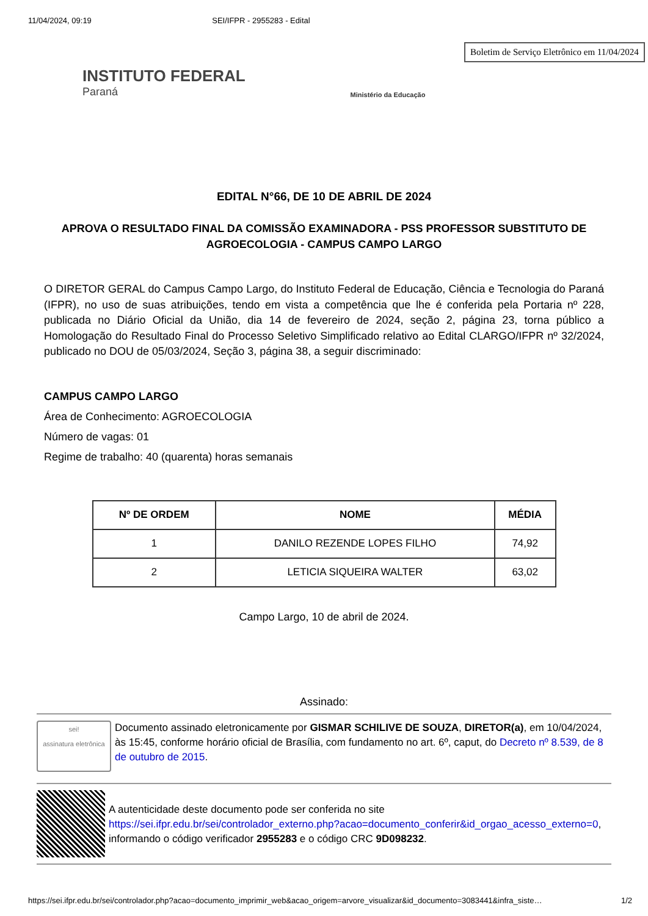11/04/2024, 09:19 SEI/IFPR - 2955283 - Edital
INSTITUTO FEDERAL
Paraná
Ministério da Educação
Boletim de Serviço Eletrônico em 11/04/2024
EDITAL N°66, DE 10 DE ABRIL DE 2024
APROVA O RESULTADO FINAL DA COMISSÃO EXAMINADORA - PSS PROFESSOR SUBSTITUTO DE AGROECOLOGIA - CAMPUS CAMPO LARGO
O DIRETOR GERAL do Campus Campo Largo, do Instituto Federal de Educação, Ciência e Tecnologia do Paraná (IFPR), no uso de suas atribuições, tendo em vista a competência que lhe é conferida pela Portaria nº 228, publicada no Diário Oficial da União, dia 14 de fevereiro de 2024, seção 2, página 23, torna público a Homologação do Resultado Final do Processo Seletivo Simplificado relativo ao Edital CLARGO/IFPR nº 32/2024, publicado no DOU de 05/03/2024, Seção 3, página 38, a seguir discriminado:
CAMPUS CAMPO LARGO
Área de Conhecimento: AGROECOLOGIA
Número de vagas: 01
Regime de trabalho: 40 (quarenta) horas semanais
| Nº DE ORDEM | NOME | MÉDIA |
| --- | --- | --- |
| 1 | DANILO REZENDE LOPES FILHO | 74,92 |
| 2 | LETICIA SIQUEIRA WALTER | 63,02 |
Campo Largo, 10 de abril de 2024.
Assinado:
sei!
assinatura eletrônica
Documento assinado eletronicamente por GISMAR SCHILIVE DE SOUZA, DIRETOR(a), em 10/04/2024, às 15:45, conforme horário oficial de Brasília, com fundamento no art. 6º, caput, do Decreto nº 8.539, de 8 de outubro de 2015.
A autenticidade deste documento pode ser conferida no site https://sei.ifpr.edu.br/sei/controlador_externo.php?acao=documento_conferir&id_orgao_acesso_externo=0, informando o código verificador 2955283 e o código CRC 9D098232.
https://sei.ifpr.edu.br/sei/controlador.php?acao=documento_imprimir_web&acao_origem=arvore_visualizar&id_documento=3083441&infra_siste… 1/2